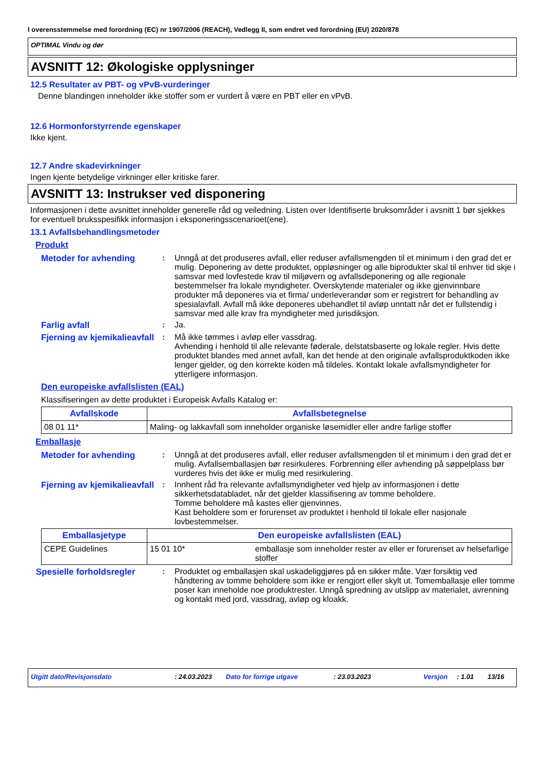I overensstemmelse med forordning (EC) nr 1907/2006 (REACH), Vedlegg II, som endret ved forordning (EU) 2020/878
OPTIMAL Vindu og dør
AVSNITT 12: Økologiske opplysninger
12.5 Resultater av PBT- og vPvB-vurderinger
Denne blandingen inneholder ikke stoffer som er vurdert å være en PBT eller en vPvB.
12.6 Hormonforstyrrende egenskaper
Ikke kjent.
12.7 Andre skadevirkninger
Ingen kjente betydelige virkninger eller kritiske farer.
AVSNITT 13: Instrukser ved disponering
Informasjonen i dette avsnittet inneholder generelle råd og veiledning. Listen over Identifiserte bruksområder i avsnitt 1 bør sjekkes for eventuell bruksspesifikk informasjon i eksponeringsscenarioet(ene).
13.1 Avfallsbehandlingsmetoder
Produkt
Metoder for avhending : Unngå at det produseres avfall, eller reduser avfallsmengden til et minimum i den grad det er mulig. Deponering av dette produktet, oppløsninger og alle biprodukter skal til enhver tid skje i samsvar med lovfestede krav til miljøvern og avfallsdeponering og alle regionale bestemmelser fra lokale myndigheter. Overskytende materialer og ikke gjenvinnbare produkter må deponeres via et firma/ underleverandør som er registrert for behandling av spesialavfall. Avfall må ikke deponeres ubehandlet til avløp unntatt når det er fullstendig i samsvar med alle krav fra myndigheter med jurisdiksjon.
Farlig avfall : Ja.
Fjerning av kjemikalieavfall
: Må ikke tømmes i avløp eller vassdrag.
Avhending i henhold til alle relevante føderale, delstatsbaserte og lokale regler. Hvis dette produktet blandes med annet avfall, kan det hende at den originale avfallsproduktkoden ikke lenger gjelder, og den korrekte koden må tildeles. Kontakt lokale avfallsmyndigheter for ytterligere informasjon.
Den europeiske avfallslisten (EAL)
Klassifiseringen av dette produktet i Europeisk Avfalls Katalog er:
| Avfallskode | Avfallsbetegnelse |
| --- | --- |
| 08 01 11* | Maling- og lakkavfall som inneholder organiske løsemidler eller andre farlige stoffer |
Emballasje
Metoder for avhending : Unngå at det produseres avfall, eller reduser avfallsmengden til et minimum i den grad det er mulig. Avfallsemballasjen bør resirkuleres. Forbrenning eller avhending på søppelplass bør vurderes hvis det ikke er mulig med resirkulering.
Fjerning av kjemikalieavfall
: Innhent råd fra relevante avfallsmyndigheter ved hjelp av informasjonen i dette sikkerhetsdatabladet, når det gjelder klassifisering av tomme beholdere.
Tomme beholdere må kastes eller gjenvinnes.
Kast beholdere som er forurenset av produktet i henhold til lokale eller nasjonale lovbestemmelser.
| Emballasjetype | Den europeiske avfallslisten (EAL) | |
| --- | --- | --- |
| CEPE Guidelines | 15 01 10* | emballasje som inneholder rester av eller er forurenset av helsefarlige stoffer |
Spesielle forholdsregler : Produktet og emballasjen skal uskadeliggjøres på en sikker måte. Vær forsiktig ved håndtering av tomme beholdere som ikke er rengjort eller skylt ut. Tomemballasje eller tomme poser kan inneholde noe produktrester. Unngå spredning av utslipp av materialet, avrenning og kontakt med jord, vassdrag, avløp og kloakk.
Utgitt dato/Revisjonsdato: 24.03.2023 Dato for forrige utgave: 23.03.2023 Versjon: 1.01 13/16